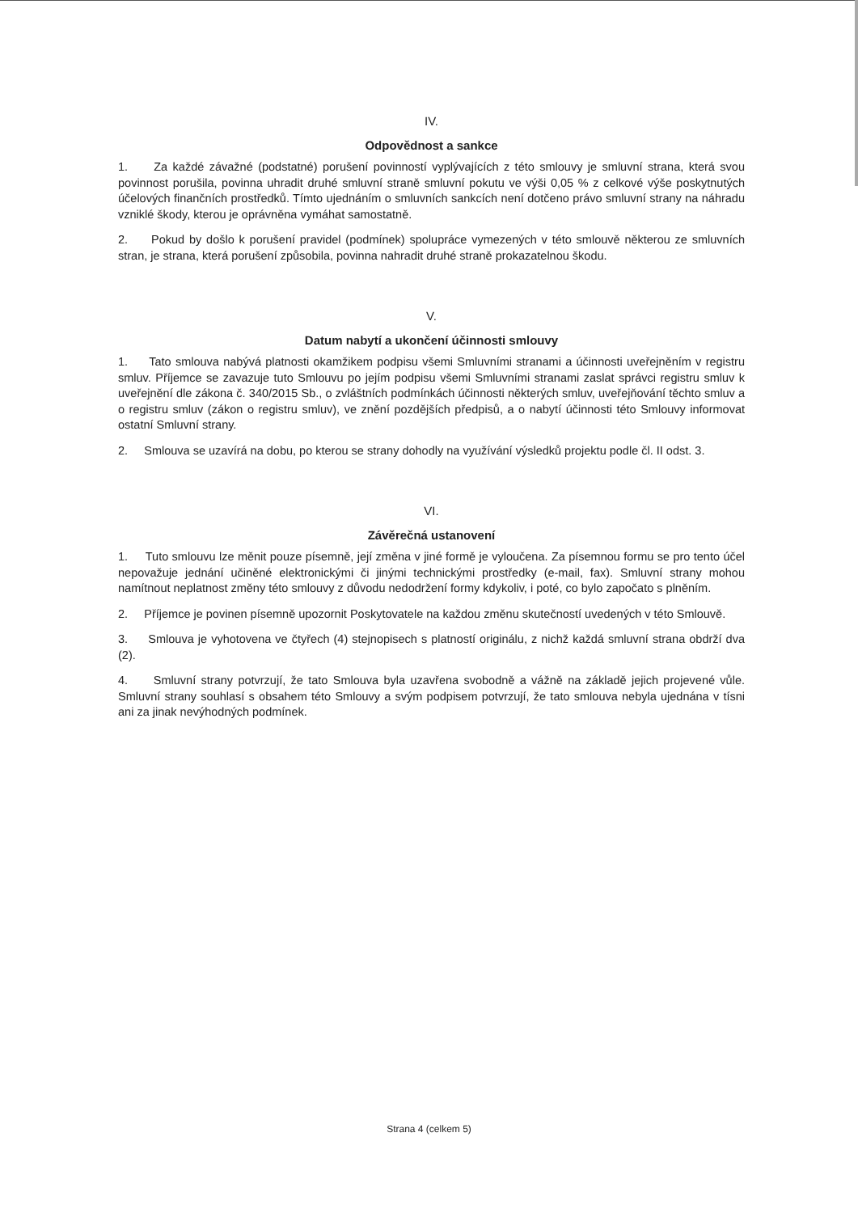IV.
Odpovědnost a sankce
1. Za každé závažné (podstatné) porušení povinností vyplývajících z této smlouvy je smluvní strana, která svou povinnost porušila, povinna uhradit druhé smluvní straně smluvní pokutu ve výši 0,05 % z celkové výše poskytnutých účelových finančních prostředků. Tímto ujednáním o smluvních sankcích není dotčeno právo smluvní strany na náhradu vzniklé škody, kterou je oprávněna vymáhat samostatně.
2. Pokud by došlo k porušení pravidel (podmínek) spolupráce vymezených v této smlouvě některou ze smluvních stran, je strana, která porušení způsobila, povinna nahradit druhé straně prokazatelnou škodu.
V.
Datum nabytí a ukončení účinnosti smlouvy
1. Tato smlouva nabývá platnosti okamžikem podpisu všemi Smluvními stranami a účinnosti uveřejněním v registru smluv. Příjemce se zavazuje tuto Smlouvu po jejím podpisu všemi Smluvními stranami zaslat správci registru smluv k uveřejnění dle zákona č. 340/2015 Sb., o zvláštních podmínkách účinnosti některých smluv, uveřejňování těchto smluv a o registru smluv (zákon o registru smluv), ve znění pozdějších předpisů, a o nabytí účinnosti této Smlouvy informovat ostatní Smluvní strany.
2. Smlouva se uzavírá na dobu, po kterou se strany dohodly na využívání výsledků projektu podle čl. II odst. 3.
VI.
Závěrečná ustanovení
1. Tuto smlouvu lze měnit pouze písemně, její změna v jiné formě je vyloučena. Za písemnou formu se pro tento účel nepovažuje jednání učiněné elektronickými či jinými technickými prostředky (e-mail, fax). Smluvní strany mohou namítnout neplatnost změny této smlouvy z důvodu nedodržení formy kdykoliv, i poté, co bylo započato s plněním.
2. Příjemce je povinen písemně upozornit Poskytovatele na každou změnu skutečností uvedených v této Smlouvě.
3. Smlouva je vyhotovena ve čtyřech (4) stejnopisech s platností originálu, z nichž každá smluvní strana obdrží dva (2).
4. Smluvní strany potvrzují, že tato Smlouva byla uzavřena svobodně a vážně na základě jejich projevené vůle. Smluvní strany souhlasí s obsahem této Smlouvy a svým podpisem potvrzují, že tato smlouva nebyla ujednána v tísni ani za jinak nevýhodných podmínek.
Strana 4 (celkem 5)